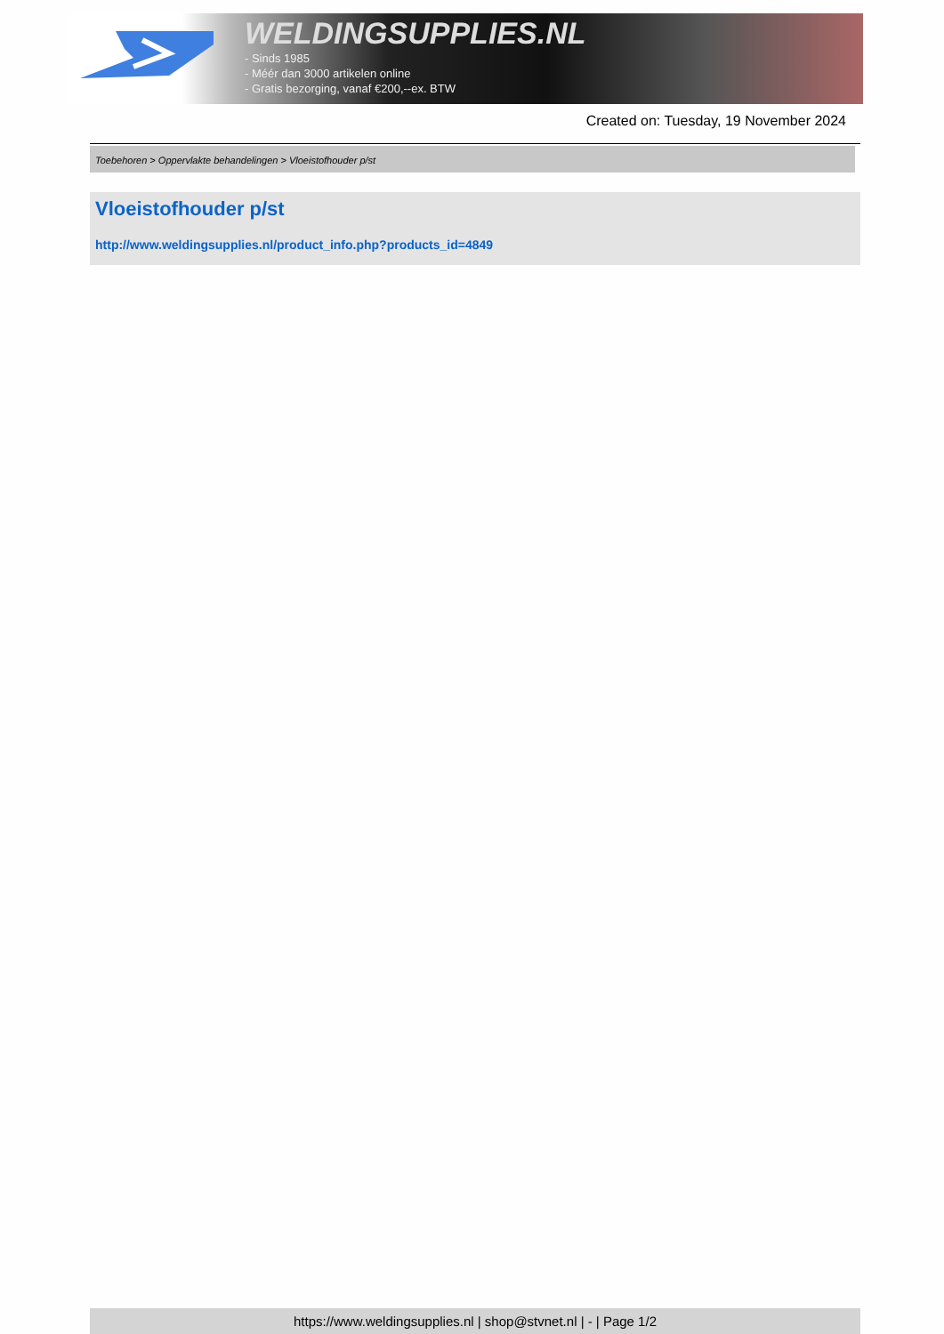WELDINGSUPPLIES.NL
- Sinds 1985
- Méér dan 3000 artikelen online
- Gratis bezorging, vanaf €200,--ex. BTW
Created on: Tuesday, 19 November 2024
Toebehoren > Oppervlakte behandelingen > Vloeistofhouder p/st
Vloeistofhouder p/st
http://www.weldingsupplies.nl/product_info.php?products_id=4849
https://www.weldingsupplies.nl | shop@stvnet.nl | - | Page 1/2